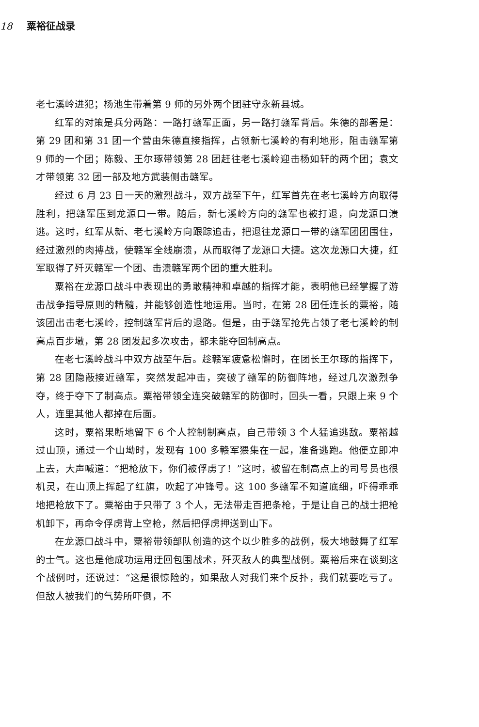18 粟裕征战录
老七溪岭进犯；杨池生带着第 9 师的另外两个团驻守永新县城。
红军的对策是兵分两路：一路打赣军正面，另一路打赣军背后。朱德的部署是：第 29 团和第 31 团一个营由朱德直接指挥，占领新七溪岭的有利地形，阻击赣军第 9 师的一个团；陈毅、王尔琢带领第 28 团赶往老七溪岭迎击杨如轩的两个团；袁文才带领第 32 团一部及地方武装侧击赣军。
经过 6 月 23 日一天的激烈战斗，双方战至下午，红军首先在老七溪岭方向取得胜利，把赣军压到龙源口一带。随后，新七溪岭方向的赣军也被打退，向龙源口溃逃。这时，红军从新、老七溪岭方向跟踪追击，把退往龙源口一带的赣军团团围住，经过激烈的肉搏战，使赣军全线崩溃，从而取得了龙源口大捷。这次龙源口大捷，红军取得了歼灭赣军一个团、击溃赣军两个团的重大胜利。
粟裕在龙源口战斗中表现出的勇敢精神和卓越的指挥才能，表明他已经掌握了游击战争指导原则的精髓，并能够创造性地运用。当时，在第 28 团任连长的粟裕，随该团出击老七溪岭，控制赣军背后的退路。但是，由于赣军抢先占领了老七溪岭的制高点百步墩，第 28 团发起多次攻击，都未能夺回制高点。
在老七溪岭战斗中双方战至午后。趁赣军疲惫松懈时，在团长王尔琢的指挥下，第 28 团隐蔽接近赣军，突然发起冲击，突破了赣军的防御阵地，经过几次激烈争夺，终于夺下了制高点。粟裕带领全连突破赣军的防御时，回头一看，只跟上来 9 个人，连里其他人都掉在后面。
这时，粟裕果断地留下 6 个人控制制高点，自己带领 3 个人猛追逃敌。粟裕越过山顶，通过一个山坳时，发现有 100 多赣军猥集在一起，准备逃跑。他便立即冲上去，大声喊道：“把枪放下，你们被俘虏了！”这时，被留在制高点上的司号员也很机灵，在山顶上挥起了红旗，吹起了冲锋号。这 100 多赣军不知道底细，吓得乖乖地把枪放下了。粟裕由于只带了 3 个人，无法带走百把条枪，于是让自己的战士把枪机卸下，再命令俘虏背上空枪，然后把俘虏押送到山下。
在龙源口战斗中，粟裕带领部队创造的这个以少胜多的战例，极大地鼓舞了红军的士气。这也是他成功运用迂回包围战术，歼灭敌人的典型战例。粟裕后来在谈到这个战例时，还说过：“这是很惊险的，如果敌人对我们来个反扑，我们就要吃亏了。但敌人被我们的气势所吓倒，不